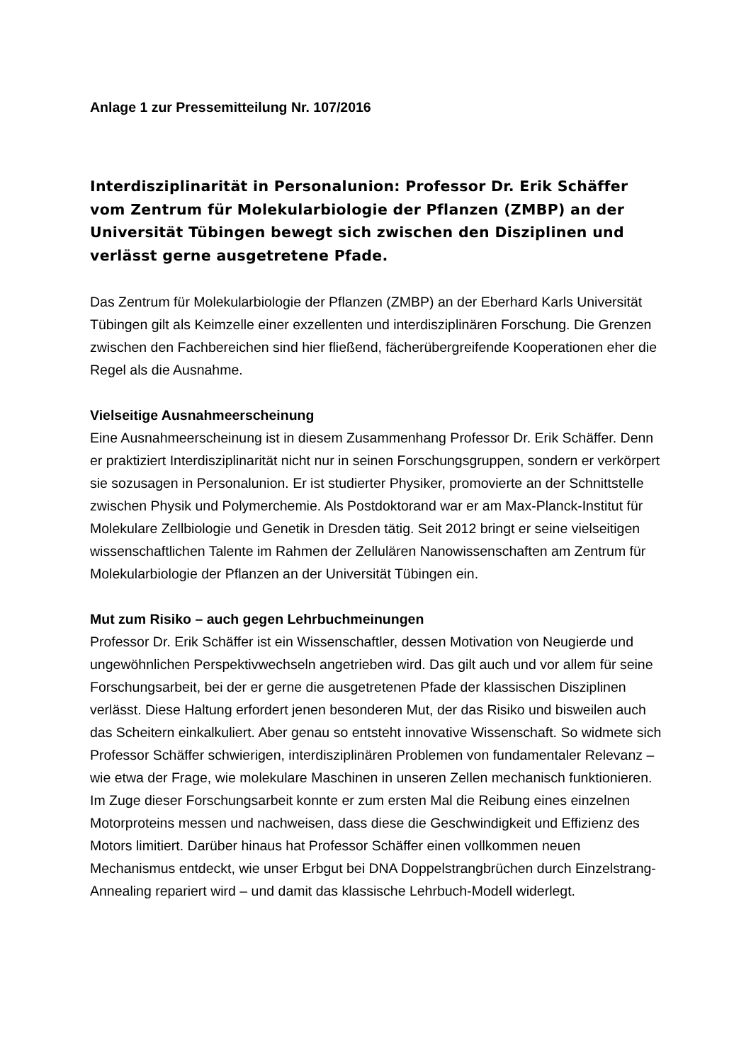Anlage 1 zur Pressemitteilung Nr. 107/2016
Interdisziplinarität in Personalunion: Professor Dr. Erik Schäffer vom Zentrum für Molekularbiologie der Pflanzen (ZMBP) an der Universität Tübingen bewegt sich zwischen den Disziplinen und verlässt gerne ausgetretene Pfade.
Das Zentrum für Molekularbiologie der Pflanzen (ZMBP) an der Eberhard Karls Universität Tübingen gilt als Keimzelle einer exzellenten und interdisziplinären Forschung. Die Grenzen zwischen den Fachbereichen sind hier fließend, fächerübergreifende Kooperationen eher die Regel als die Ausnahme.
Vielseitige Ausnahmeerscheinung
Eine Ausnahmeerscheinung ist in diesem Zusammenhang Professor Dr. Erik Schäffer. Denn er praktiziert Interdisziplinarität nicht nur in seinen Forschungsgruppen, sondern er verkörpert sie sozusagen in Personalunion. Er ist studierter Physiker, promovierte an der Schnittstelle zwischen Physik und Polymerchemie. Als Postdoktorand war er am Max-Planck-Institut für Molekulare Zellbiologie und Genetik in Dresden tätig. Seit 2012 bringt er seine vielseitigen wissenschaftlichen Talente im Rahmen der Zellulären Nanowissenschaften am Zentrum für Molekularbiologie der Pflanzen an der Universität Tübingen ein.
Mut zum Risiko – auch gegen Lehrbuchmeinungen
Professor Dr. Erik Schäffer ist ein Wissenschaftler, dessen Motivation von Neugierde und ungewöhnlichen Perspektivwechseln angetrieben wird. Das gilt auch und vor allem für seine Forschungsarbeit, bei der er gerne die ausgetretenen Pfade der klassischen Disziplinen verlässt. Diese Haltung erfordert jenen besonderen Mut, der das Risiko und bisweilen auch das Scheitern einkalkuliert. Aber genau so entsteht innovative Wissenschaft. So widmete sich Professor Schäffer schwierigen, interdisziplinären Problemen von fundamentaler Relevanz – wie etwa der Frage, wie molekulare Maschinen in unseren Zellen mechanisch funktionieren. Im Zuge dieser Forschungsarbeit konnte er zum ersten Mal die Reibung eines einzelnen Motorproteins messen und nachweisen, dass diese die Geschwindigkeit und Effizienz des Motors limitiert. Darüber hinaus hat Professor Schäffer einen vollkommen neuen Mechanismus entdeckt, wie unser Erbgut bei DNA Doppelstrangbrüchen durch Einzelstrang-Annealing repariert wird – und damit das klassische Lehrbuch-Modell widerlegt.